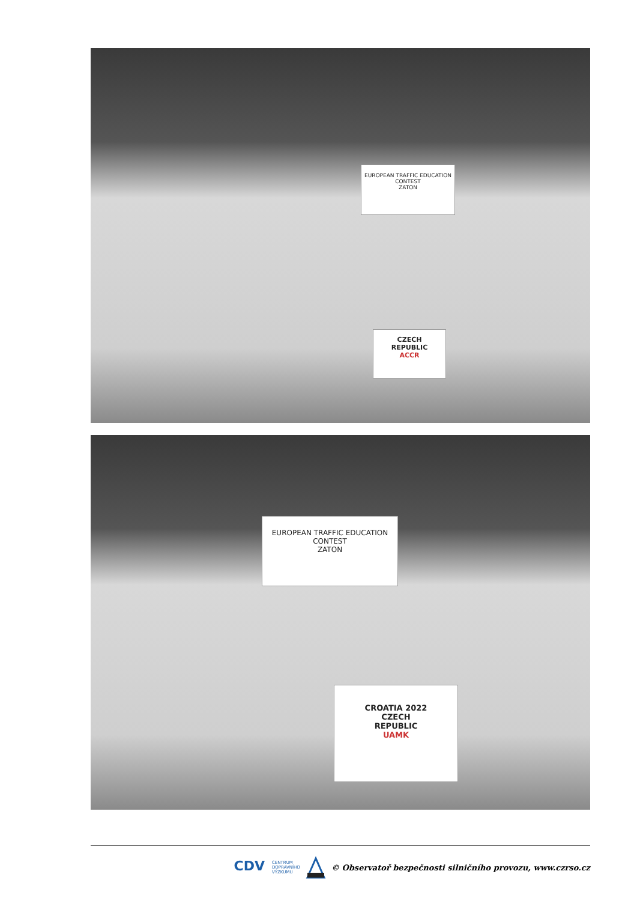CZECH
REPUBLIC
ACCR
EUROPEAN TRAFFIC EDUCATION CONTEST
ZATON
CROATIA 2022
CZECH
REPUBLIC
UAMK
EUROPEAN TRAFFIC EDUCATION CONTEST
ZATON
CDV
CENTRUM
DOPRAVNÍHO
VÝZKUMU
© Observatoř bezpečnosti silničního provozu, www.czrso.cz